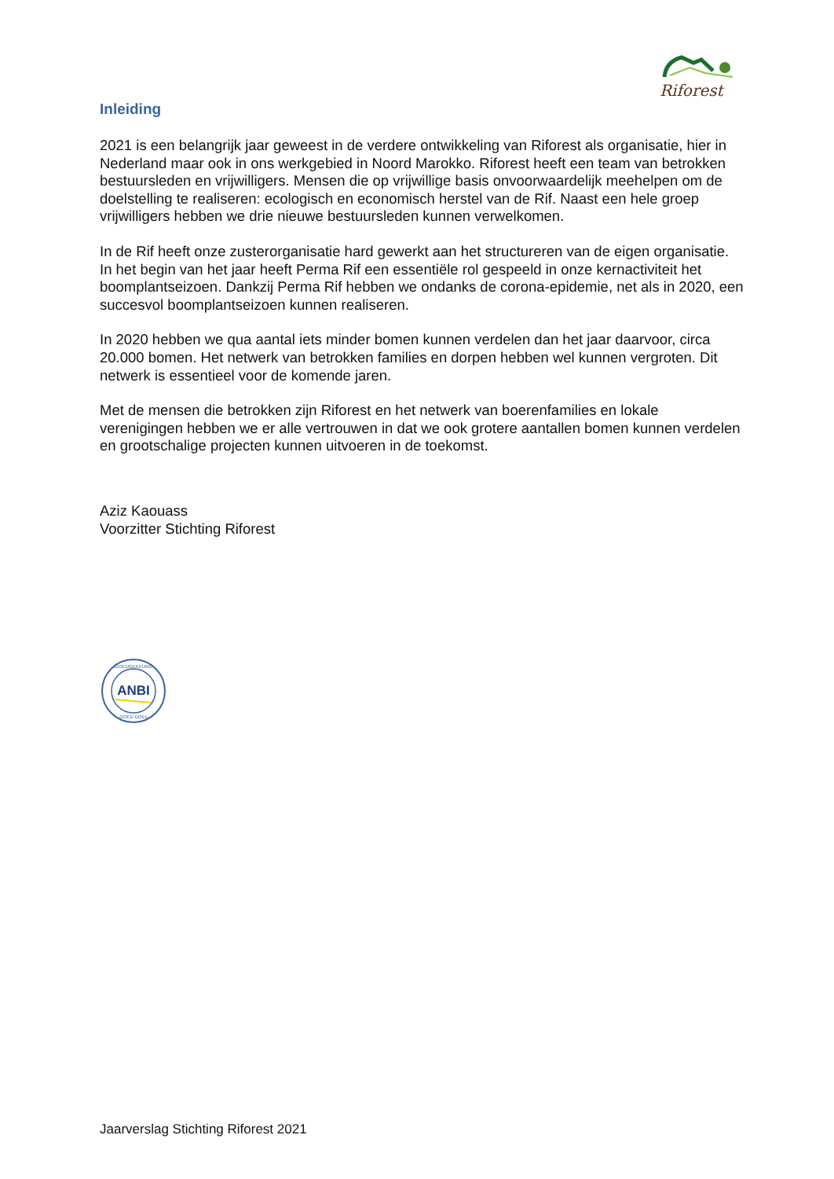Riforest
Inleiding
2021 is een belangrijk jaar geweest in de verdere ontwikkeling van Riforest als organisatie, hier in Nederland maar ook in ons werkgebied in Noord Marokko. Riforest heeft een team van betrokken bestuursleden en vrijwilligers. Mensen die op vrijwillige basis onvoorwaardelijk meehelpen om de doelstelling te realiseren: ecologisch en economisch herstel van de Rif. Naast een hele groep vrijwilligers hebben we drie nieuwe bestuursleden kunnen verwelkomen.
In de Rif heeft onze zusterorganisatie hard gewerkt aan het structureren van de eigen organisatie. In het begin van het jaar heeft Perma Rif een essentiële rol gespeeld in onze kernactiviteit het boomplantseizoen. Dankzij Perma Rif hebben we ondanks de corona-epidemie, net als in 2020, een succesvol boomplantseizoen kunnen realiseren.
In 2020 hebben we qua aantal iets minder bomen kunnen verdelen dan het jaar daarvoor, circa 20.000 bomen. Het netwerk van betrokken families en dorpen hebben wel kunnen vergroten. Dit netwerk is essentieel voor de komende jaren.
Met de mensen die betrokken zijn Riforest en het netwerk van boerenfamilies en lokale verenigingen hebben we er alle vertrouwen in dat we ook grotere aantallen bomen kunnen verdelen en grootschalige projecten kunnen uitvoeren in de toekomst.
Aziz Kaouass
Voorzitter Stichting Riforest
ANBI
GOEDGEKEURD
GOED DOEL
Jaarverslag Stichting Riforest 2021